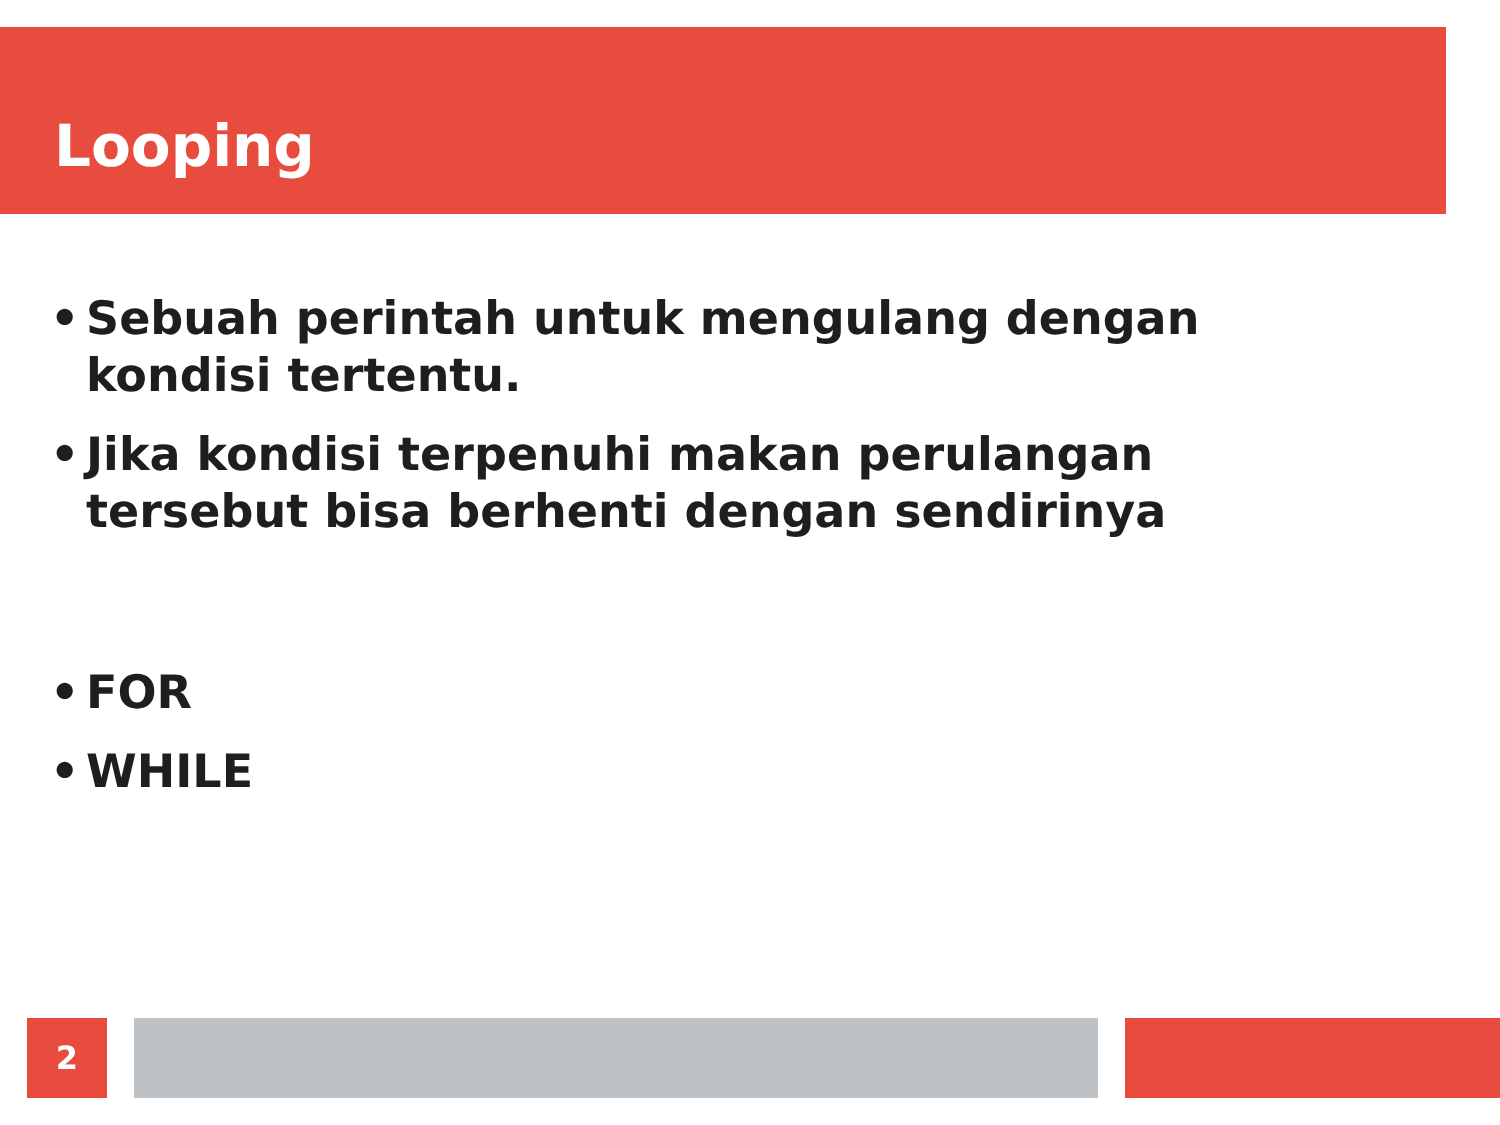Looping
• Sebuah perintah untuk mengulang dengan kondisi tertentu.
• Jika kondisi terpenuhi makan perulangan tersebut bisa berhenti dengan sendirinya
• FOR
• WHILE
2